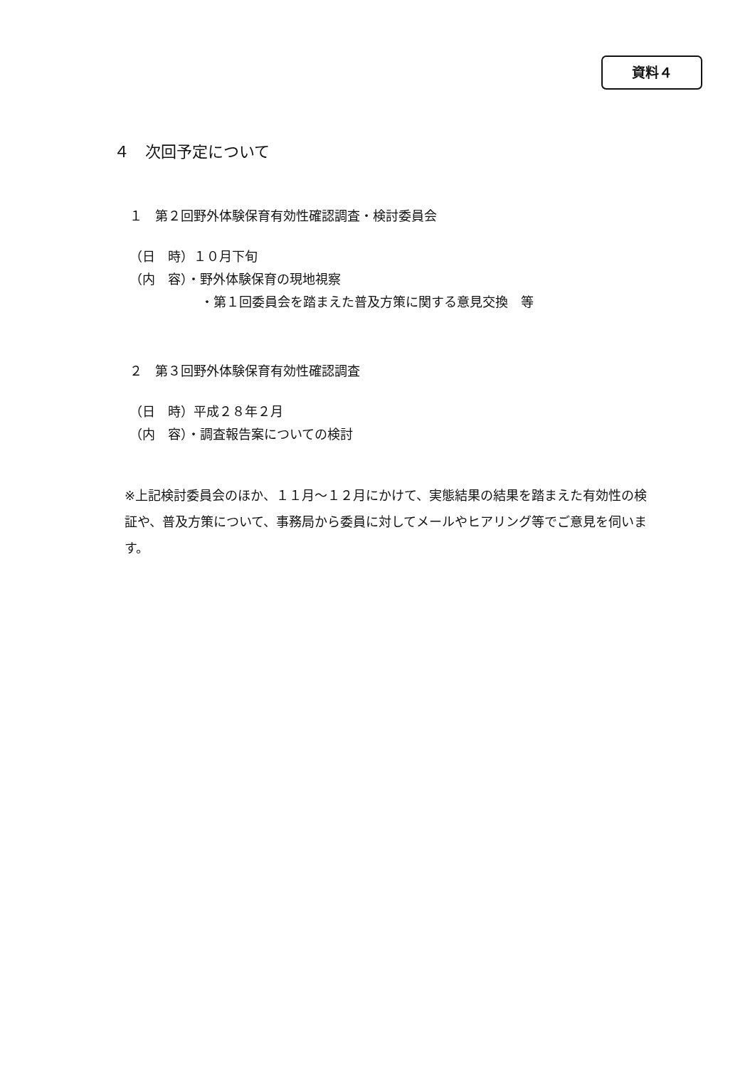資料４
４　次回予定について
１　第２回野外体験保育有効性確認調査・検討委員会
（日　時）１０月下旬
（内　容）・野外体験保育の現地視察
・第１回委員会を踏まえた普及方策に関する意見交換　等
２　第３回野外体験保育有効性確認調査
（日　時）平成２８年２月
（内　容）・調査報告案についての検討
※上記検討委員会のほか、１１月～１２月にかけて、実態結果の結果を踏まえた有効性の検証や、普及方策について、事務局から委員に対してメールやヒアリング等でご意見を伺います。